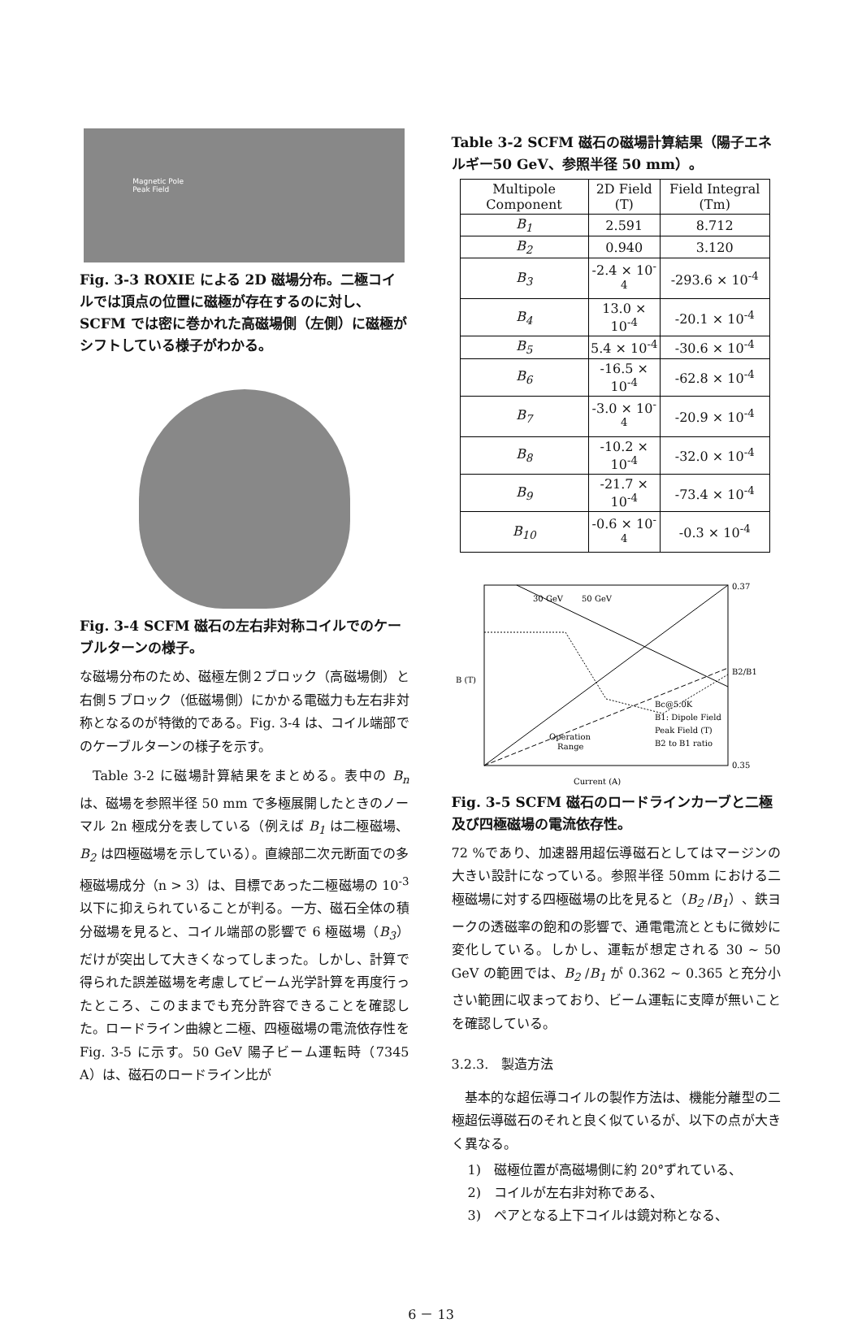Magnetic Pole
Peak Field
Fig. 3-3 ROXIE による 2D 磁場分布。二極コイルでは頂点の位置に磁極が存在するのに対し、SCFM では密に巻かれた高磁場側（左側）に磁極がシフトしている様子がわかる。
Fig. 3-4 SCFM 磁石の左右非対称コイルでのケーブルターンの様子。
な磁場分布のため、磁極左側２ブロック（高磁場側）と右側５ブロック（低磁場側）にかかる電磁力も左右非対称となるのが特徴的である。Fig. 3-4 は、コイル端部でのケーブルターンの様子を示す。
Table 3-2 に磁場計算結果をまとめる。表中の B<sub>n</sub>は、磁場を参照半径 50 mm で多極展開したときのノーマル 2n 極成分を表している（例えば B<sub>1</sub> は二極磁場、B<sub>2</sub> は四極磁場を示している）。直線部二次元断面での多極磁場成分（n > 3）は、目標であった二極磁場の 10<sup>-3</sup>以下に抑えられていることが判る。一方、磁石全体の積分磁場を見ると、コイル端部の影響で 6 極磁場（B<sub>3</sub>）だけが突出して大きくなってしまった。しかし、計算で得られた誤差磁場を考慮してビーム光学計算を再度行ったところ、このままでも充分許容できることを確認した。ロードライン曲線と二極、四極磁場の電流依存性を Fig. 3-5 に示す。50 GeV 陽子ビーム運転時（7345 A）は、磁石のロードライン比が
Table 3-2 SCFM 磁石の磁場計算結果（陽子エネルギー50 GeV、参照半径 50 mm）。
| Multipole Component | 2D Field (T) | Field Integral (Tm) |
| --- | --- | --- |
| B<sub>1</sub> | 2.591 | 8.712 |
| B<sub>2</sub> | 0.940 | 3.120 |
| B<sub>3</sub> | -2.4 × 10<sup>-4</sup> | -293.6 × 10<sup>-4</sup> |
| B<sub>4</sub> | 13.0 × 10<sup>-4</sup> | -20.1 × 10<sup>-4</sup> |
| B<sub>5</sub> | 5.4 × 10<sup>-4</sup> | -30.6 × 10<sup>-4</sup> |
| B<sub>6</sub> | -16.5 × 10<sup>-4</sup> | -62.8 × 10<sup>-4</sup> |
| B<sub>7</sub> | -3.0 × 10<sup>-4</sup> | -20.9 × 10<sup>-4</sup> |
| B<sub>8</sub> | -10.2 × 10<sup>-4</sup> | -32.0 × 10<sup>-4</sup> |
| B<sub>9</sub> | -21.7 × 10<sup>-4</sup> | -73.4 × 10<sup>-4</sup> |
| B<sub>10</sub> | -0.6 × 10<sup>-4</sup> | -0.3 × 10<sup>-4</sup> |
B (T)
Current (A)
30 GeV
50 GeV
Operation
Range
Bc@5.0K
B1: Dipole Field
Peak Field (T)
B2 to B1 ratio
0.37
0.35
B2/B1
Fig. 3-5 SCFM 磁石のロードラインカーブと二極及び四極磁場の電流依存性。
72 %であり、加速器用超伝導磁石としてはマージンの大きい設計になっている。参照半径 50mm における二極磁場に対する四極磁場の比を見ると（B<sub>2</sub> /B<sub>1</sub>）、鉄ヨークの透磁率の飽和の影響で、通電電流とともに微妙に変化している。しかし、運転が想定される 30 ~ 50 GeV の範囲では、B<sub>2</sub> /B<sub>1</sub> が 0.362 ~ 0.365 と充分小さい範囲に収まっており、ビーム運転に支障が無いことを確認している。
3.2.3.　製造方法
基本的な超伝導コイルの製作方法は、機能分離型の二極超伝導磁石のそれと良く似ているが、以下の点が大きく異なる。
1)　磁極位置が高磁場側に約 20°ずれている、
2)　コイルが左右非対称である、
3)　ペアとなる上下コイルは鏡対称となる、
6 － 13